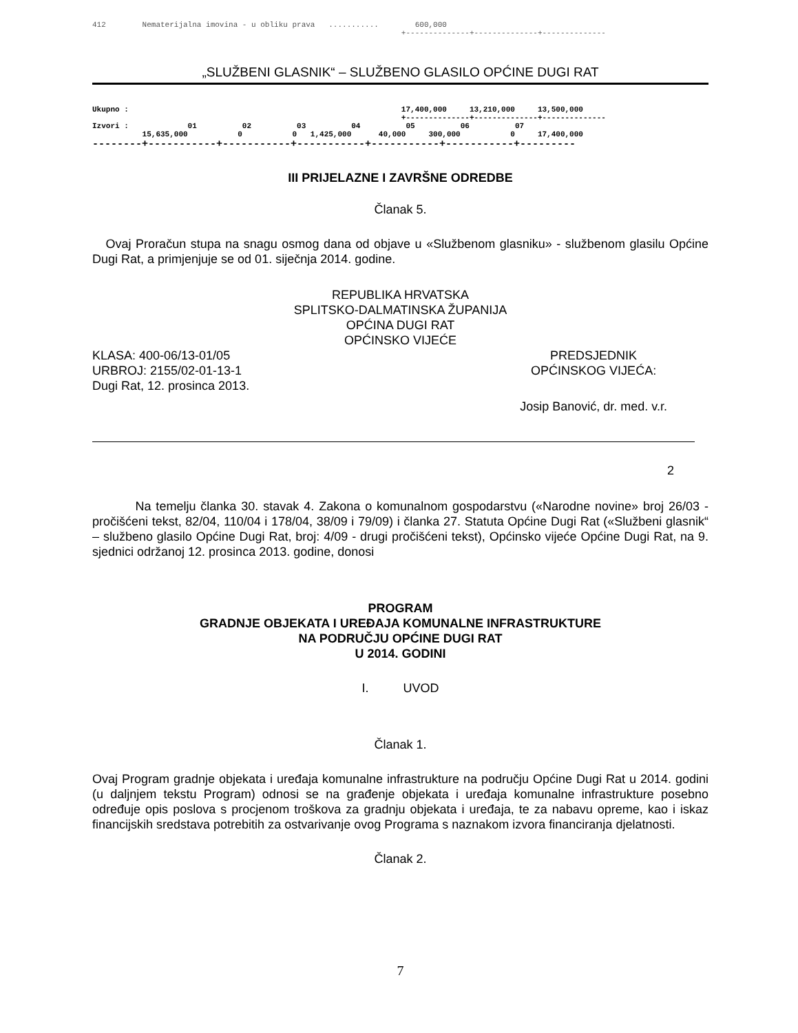412        Nematerijalna imovina - u obliku prava   ...........        600,000
                                                                    +--------------+--------------+--------------
„SLUŽBENI GLASNIK“ – SLUŽBENO GLASILO OPĆINE DUGI RAT
Ukupno :                                                            17,400,000     13,210,000     13,500,000
                                                                    +--------------+--------------+--------------
Izvori :             01          02          03          04          05          06          07
           15,635,000           0           0   1,425,000      40,000     300,000           0     17,400,000
--------+-----------+-----------+-----------+-----------+-----------+---------
III PRIJELAZNE I ZAVRŠNE ODREDBE
Članak 5.
Ovaj Proračun stupa na snagu osmog dana od objave u «Službenom glasniku» - službenom glasilu Općine Dugi Rat, a primjenjuje se od 01. siječnja 2014. godine.
REPUBLIKA HRVATSKA
SPLITSKO-DALMATINSKA ŽUPANIJA
OPĆINA DUGI RAT
OPĆINSKO VIJEĆE
KLASA: 400-06/13-01/05
URBROJ: 2155/02-01-13-1
Dugi Rat, 12. prosinca 2013.
PREDSJEDNIK
OPĆINSKOG VIJEĆA:
Josip Banović, dr. med. v.r.
2
Na temelju članka 30. stavak 4. Zakona o komunalnom gospodarstvu («Narodne novine» broj 26/03 - pročišćeni tekst, 82/04, 110/04 i 178/04, 38/09 i 79/09) i članka 27. Statuta Općine Dugi Rat («Službeni glasnik“ – službeno glasilo Općine Dugi Rat, broj: 4/09 - drugi pročišćeni tekst), Općinsko vijeće Općine Dugi Rat, na 9. sjednici održanoj 12. prosinca 2013. godine, donosi
PROGRAM
GRADNJE OBJEKATA I UREĐAJA KOMUNALNE INFRASTRUKTURE
NA PODRUČJU OPĆINE DUGI RAT
U 2014. GODINI
I. UVOD
Članak 1.
Ovaj Program gradnje objekata i uređaja komunalne infrastrukture na području Općine Dugi Rat u 2014. godini (u daljnjem tekstu Program) odnosi se na građenje objekata i uređaja komunalne infrastrukture posebno određuje opis poslova s procjenom troškova za gradnju objekata i uređaja, te za nabavu opreme, kao i iskaz financijskih sredstava potrebitih za ostvarivanje ovog Programa s naznakom izvora financiranja djelatnosti.
Članak 2.
7